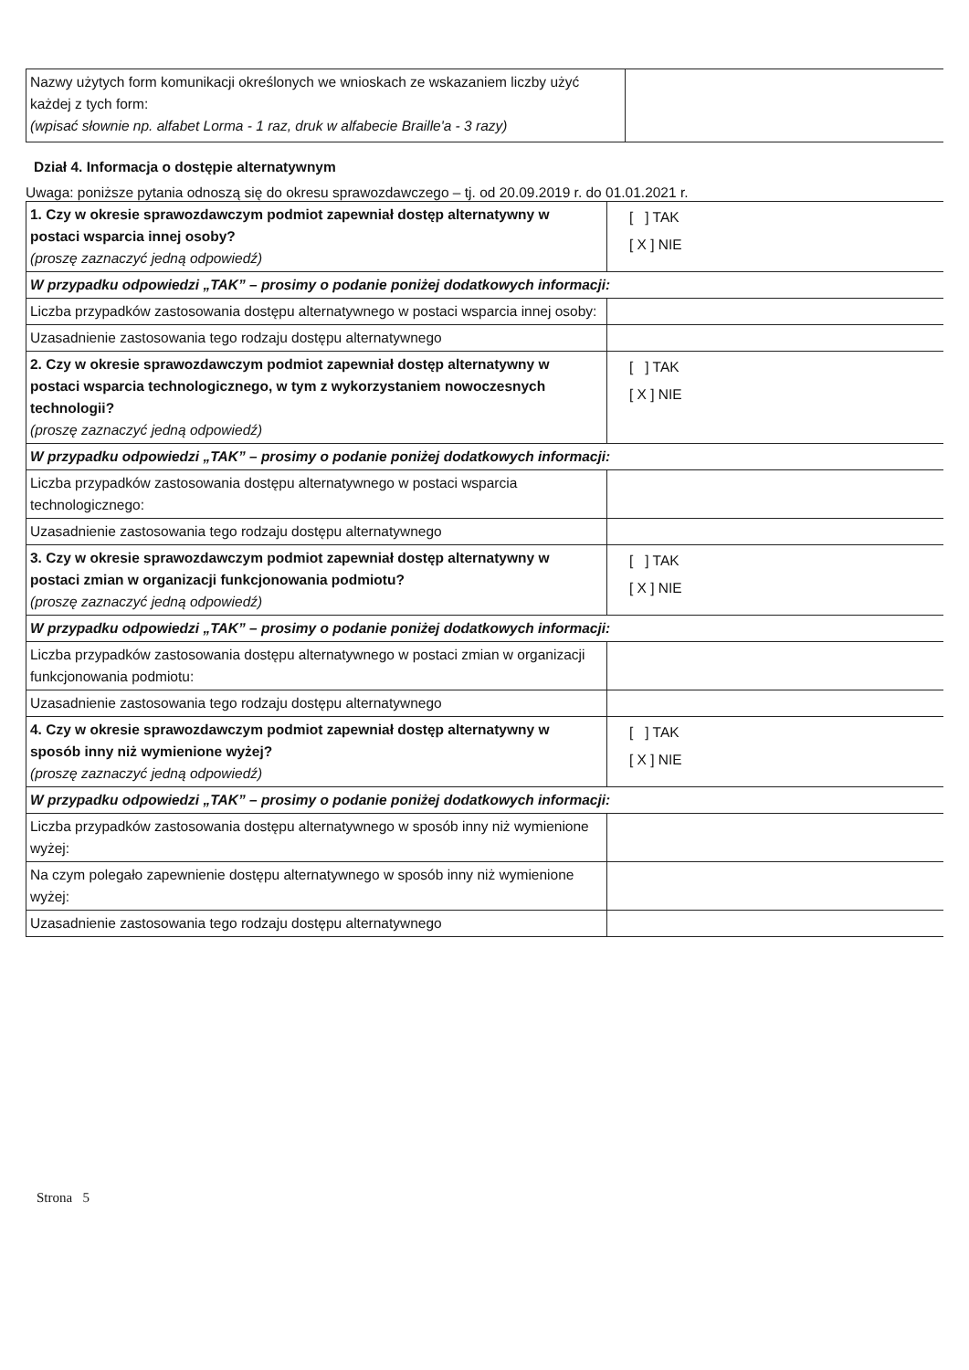| Nazwy użytych form komunikacji określonych we wnioskach ze wskazaniem liczby użyć każdej z tych form: (wpisać słownie np. alfabet Lorma - 1 raz, druk w alfabecie Braille'a - 3 razy) | |
Dział 4. Informacja o dostępie alternatywnym
Uwaga: poniższe pytania odnoszą się do okresu sprawozdawczego – tj. od 20.09.2019 r. do 01.01.2021 r.
| 1. Czy w okresie sprawozdawczym podmiot zapewniał dostęp alternatywny w postaci wsparcia innej osoby? (proszę zaznaczyć jedną odpowiedź) | [ ] TAK [ X ] NIE |
| W przypadku odpowiedzi „TAK” – prosimy o podanie poniżej dodatkowych informacji: | |
| Liczba przypadków zastosowania dostępu alternatywnego w postaci wsparcia innej osoby: | |
| Uzasadnienie zastosowania tego rodzaju dostępu alternatywnego | |
| 2. Czy w okresie sprawozdawczym podmiot zapewniał dostęp alternatywny w postaci wsparcia technologicznego, w tym z wykorzystaniem nowoczesnych technologii? (proszę zaznaczyć jedną odpowiedź) | [ ] TAK [ X ] NIE |
| W przypadku odpowiedzi „TAK” – prosimy o podanie poniżej dodatkowych informacji: | |
| Liczba przypadków zastosowania dostępu alternatywnego w postaci wsparcia technologicznego: | |
| Uzasadnienie zastosowania tego rodzaju dostępu alternatywnego | |
| 3. Czy w okresie sprawozdawczym podmiot zapewniał dostęp alternatywny w postaci zmian w organizacji funkcjonowania podmiotu? (proszę zaznaczyć jedną odpowiedź) | [ ] TAK [ X ] NIE |
| W przypadku odpowiedzi „TAK” – prosimy o podanie poniżej dodatkowych informacji: | |
| Liczba przypadków zastosowania dostępu alternatywnego w postaci zmian w organizacji funkcjonowania podmiotu: | |
| Uzasadnienie zastosowania tego rodzaju dostępu alternatywnego | |
| 4. Czy w okresie sprawozdawczym podmiot zapewniał dostęp alternatywny w sposób inny niż wymienione wyżej? (proszę zaznaczyć jedną odpowiedź) | [ ] TAK [ X ] NIE |
| W przypadku odpowiedzi „TAK” – prosimy o podanie poniżej dodatkowych informacji: | |
| Liczba przypadków zastosowania dostępu alternatywnego w sposób inny niż wymienione wyżej: | |
| Na czym polegało zapewnienie dostępu alternatywnego w sposób inny niż wymienione wyżej: | |
| Uzasadnienie zastosowania tego rodzaju dostępu alternatywnego | |
Strona 5